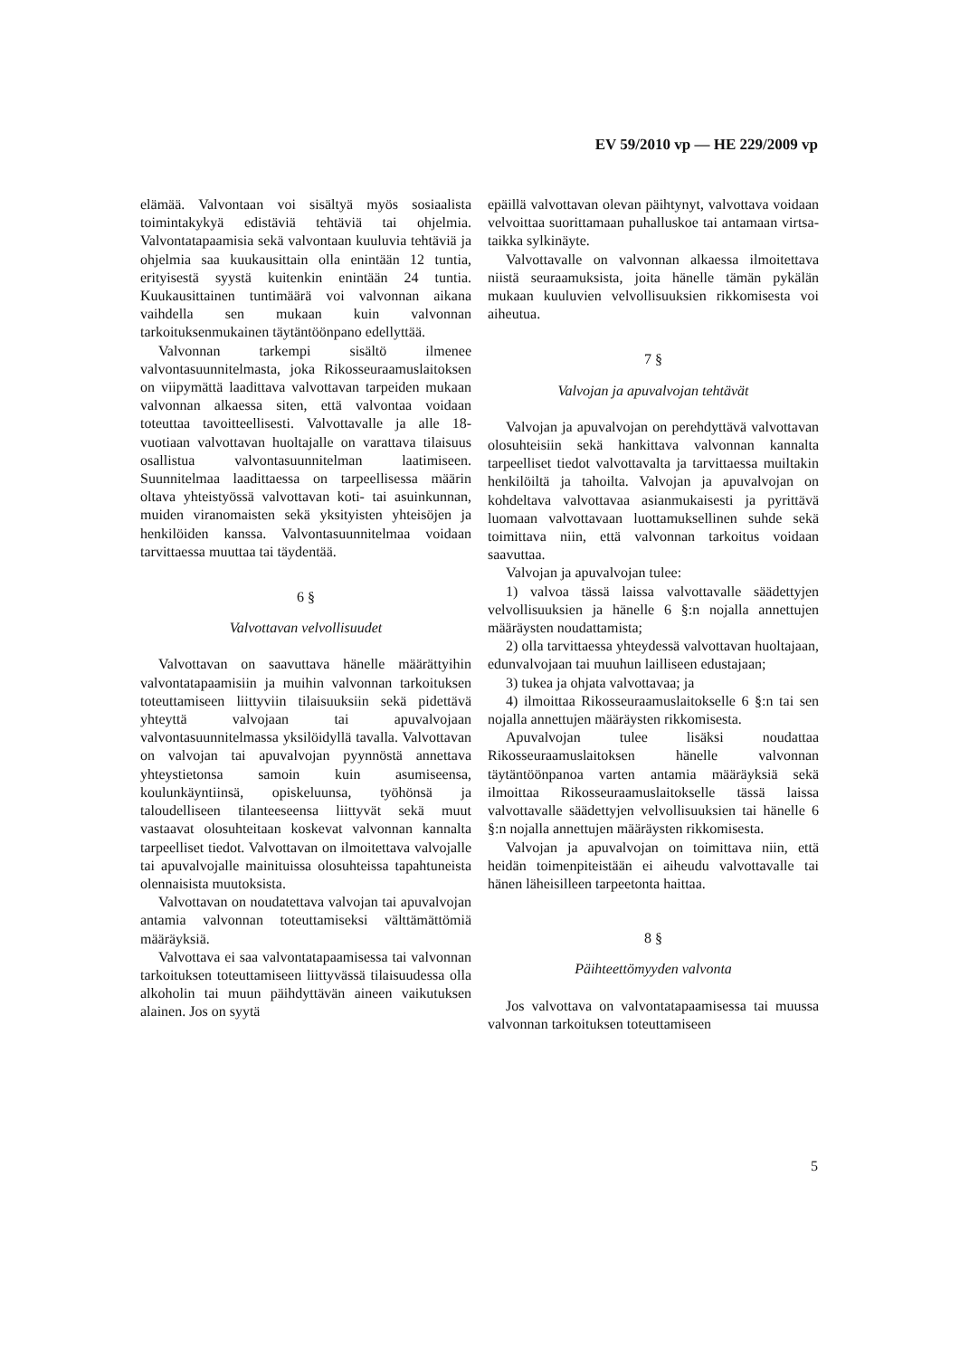EV 59/2010 vp — HE 229/2009 vp
elämää. Valvontaan voi sisältyä myös sosiaalista toimintakykyä edistäviä tehtäviä tai ohjelmia. Valvontatapaamisia sekä valvontaan kuuluvia tehtäviä ja ohjelmia saa kuukausittain olla enintään 12 tuntia, erityisestä syystä kuitenkin enintään 24 tuntia. Kuukausittainen tuntimäärä voi valvonnan aikana vaihdella sen mukaan kuin valvonnan tarkoituksenmukainen täytäntöönpano edellyttää.
Valvonnan tarkempi sisältö ilmenee valvontasuunnitelmasta, joka Rikosseuraamuslaitoksen on viipymättä laadittava valvottavan tarpeiden mukaan valvonnan alkaessa siten, että valvontaa voidaan toteuttaa tavoitteellisesti. Valvottavalle ja alle 18-vuotiaan valvottavan huoltajalle on varattava tilaisuus osallistua valvontasuunnitelman laatimiseen. Suunnitelmaa laadittaessa on tarpeellisessa määrin oltava yhteistyössä valvottavan koti- tai asuinkunnan, muiden viranomaisten sekä yksityisten yhteisöjen ja henkilöiden kanssa. Valvontasuunnitelmaa voidaan tarvittaessa muuttaa tai täydentää.
6 §
Valvottavan velvollisuudet
Valvottavan on saavuttava hänelle määrättyihin valvontatapaamisiin ja muihin valvonnan tarkoituksen toteuttamiseen liittyviin tilaisuuksiin sekä pidettävä yhteyttä valvojaan tai apuvalvojaan valvontasuunnitelmassa yksilöidyllä tavalla. Valvottavan on valvojan tai apuvalvojan pyynnöstä annettava yhteystietonsa samoin kuin asumiseensa, koulunkäyntiinsä, opiskeluunsa, työhönsä ja taloudelliseen tilanteeseensa liittyvät sekä muut vastaavat olosuhteitaan koskevat valvonnan kannalta tarpeelliset tiedot. Valvottavan on ilmoitettava valvojalle tai apuvalvojalle mainituissa olosuhteissa tapahtuneista olennaisista muutoksista.
Valvottavan on noudatettava valvojan tai apuvalvojan antamia valvonnan toteuttamiseksi välttämättömiä määräyksiä.
Valvottava ei saa valvontatapaamisessa tai valvonnan tarkoituksen toteuttamiseen liittyvässä tilaisuudessa olla alkoholin tai muun päihdyttävän aineen vaikutuksen alainen. Jos on syytä
epäillä valvottavan olevan päihtynyt, valvottava voidaan velvoittaa suorittamaan puhalluskoe tai antamaan virtsa- taikka sylkinäyte.
Valvottavalle on valvonnan alkaessa ilmoitettava niistä seuraamuksista, joita hänelle tämän pykälän mukaan kuuluvien velvollisuuksien rikkomisesta voi aiheutua.
7 §
Valvojan ja apuvalvojan tehtävät
Valvojan ja apuvalvojan on perehdyttävä valvottavan olosuhteisiin sekä hankittava valvonnan kannalta tarpeelliset tiedot valvottavalta ja tarvittaessa muiltakin henkilöiltä ja tahoilta. Valvojan ja apuvalvojan on kohdeltava valvottavaa asianmukaisesti ja pyrittävä luomaan valvottavaan luottamuksellinen suhde sekä toimittava niin, että valvonnan tarkoitus voidaan saavuttaa.
Valvojan ja apuvalvojan tulee:
1) valvoa tässä laissa valvottavalle säädettyjen velvollisuuksien ja hänelle 6 §:n nojalla annettujen määräysten noudattamista;
2) olla tarvittaessa yhteydessä valvottavan huoltajaan, edunvalvojaan tai muuhun lailliseen edustajaan;
3) tukea ja ohjata valvottavaa; ja
4) ilmoittaa Rikosseuraamuslaitokselle 6 §:n tai sen nojalla annettujen määräysten rikkomisesta.
Apuvalvojan tulee lisäksi noudattaa Rikosseuraamuslaitoksen hänelle valvonnan täytäntöönpanoa varten antamia määräyksiä sekä ilmoittaa Rikosseuraamuslaitokselle tässä laissa valvottavalle säädettyjen velvollisuuksien tai hänelle 6 §:n nojalla annettujen määräysten rikkomisesta.
Valvojan ja apuvalvojan on toimittava niin, että heidän toimenpiteistään ei aiheudu valvottavalle tai hänen läheisilleen tarpeetonta haittaa.
8 §
Päihteettömyyden valvonta
Jos valvottava on valvontatapaamisessa tai muussa valvonnan tarkoituksen toteuttamiseen
5